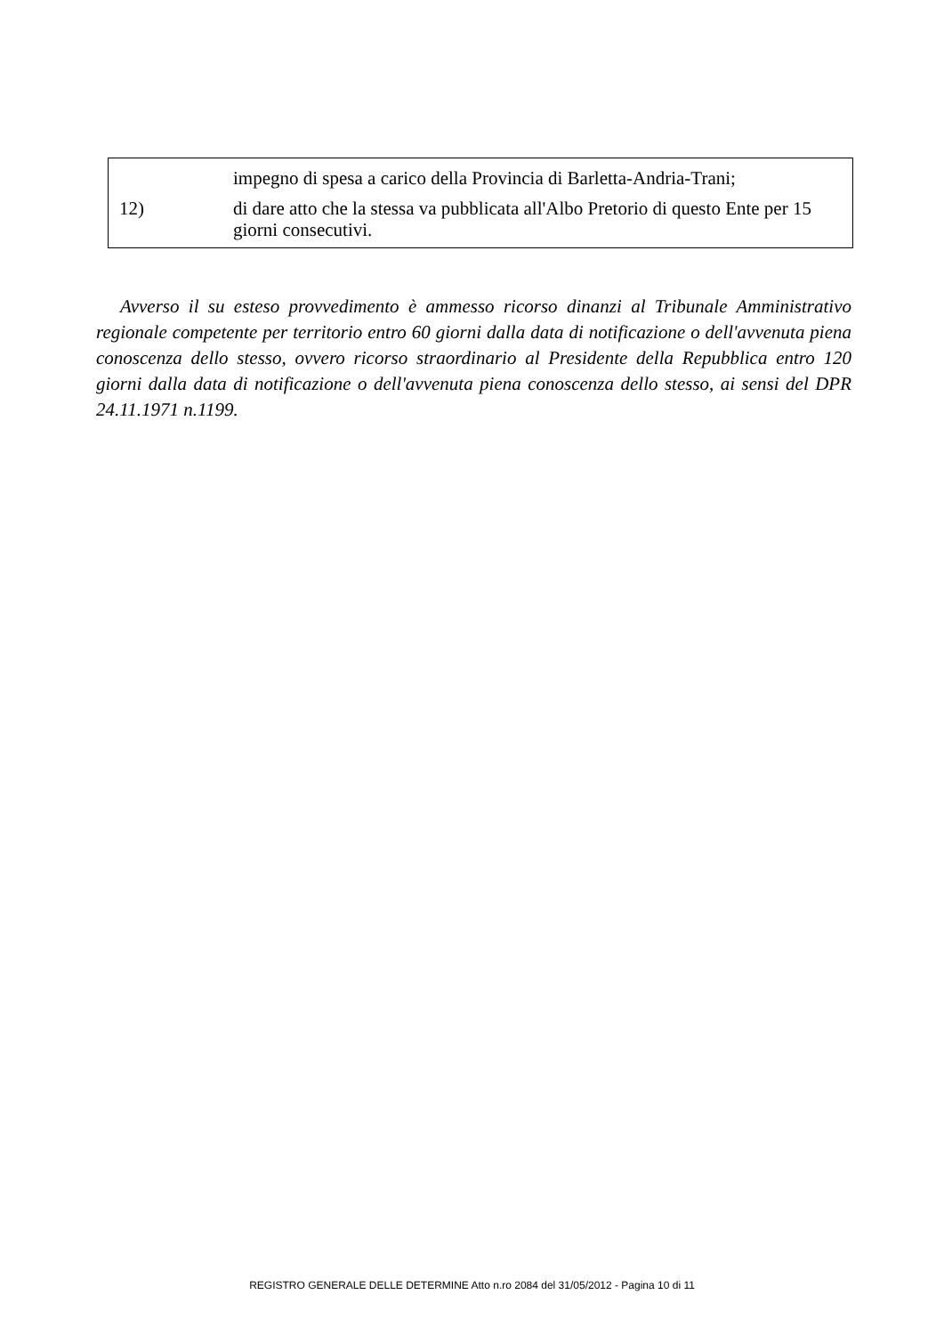impegno di spesa a carico della Provincia di Barletta-Andria-Trani;
12) di dare atto che la stessa va pubblicata all'Albo Pretorio di questo Ente per 15 giorni consecutivi.
Avverso il su esteso provvedimento è ammesso ricorso dinanzi al Tribunale Amministrativo regionale competente per territorio entro 60 giorni dalla data di notificazione o dell'avvenuta piena conoscenza dello stesso, ovvero ricorso straordinario al Presidente della Repubblica entro 120 giorni dalla data di notificazione o dell'avvenuta piena conoscenza dello stesso, ai sensi del DPR 24.11.1971 n.1199.
REGISTRO GENERALE DELLE DETERMINE Atto n.ro 2084 del 31/05/2012 - Pagina 10 di 11